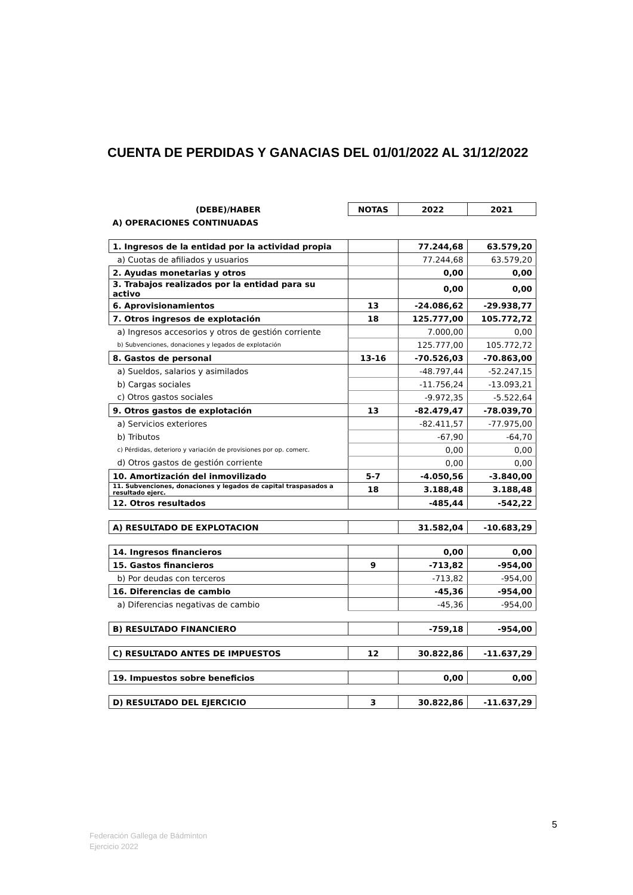CUENTA DE PERDIDAS Y GANACIAS DEL 01/01/2022 AL 31/12/2022
| (DEBE)/HABER | NOTAS | 2022 | 2021 |
| A) OPERACIONES CONTINUADAS | | | |
| 1. Ingresos de la entidad por la actividad propia | | 77.244,68 | 63.579,20 |
| a) Cuotas de afiliados y usuarios | | 77.244,68 | 63.579,20 |
| 2. Ayudas monetarias y otros | | 0,00 | 0,00 |
| 3. Trabajos realizados por la entidad para su activo | | 0,00 | 0,00 |
| 6. Aprovisionamientos | 13 | -24.086,62 | -29.938,77 |
| 7. Otros ingresos de explotación | 18 | 125.777,00 | 105.772,72 |
| a) Ingresos accesorios y otros de gestión corriente | | 7.000,00 | 0,00 |
| b) Subvenciones, donaciones y legados de explotación | | 125.777,00 | 105.772,72 |
| 8. Gastos de personal | 13-16 | -70.526,03 | -70.863,00 |
| a) Sueldos, salarios y asimilados | | -48.797,44 | -52.247,15 |
| b) Cargas sociales | | -11.756,24 | -13.093,21 |
| c) Otros gastos sociales | | -9.972,35 | -5.522,64 |
| 9. Otros gastos de explotación | 13 | -82.479,47 | -78.039,70 |
| a) Servicios exteriores | | -82.411,57 | -77.975,00 |
| b) Tributos | | -67,90 | -64,70 |
| c) Pérdidas, deterioro y variación de provisiones por op. comerc. | | 0,00 | 0,00 |
| d) Otros gastos de gestión corriente | | 0,00 | 0,00 |
| 10. Amortización del inmovilizado | 5-7 | -4.050,56 | -3.840,00 |
| 11. Subvenciones, donaciones y legados de capital traspasados a resultado ejerc. | 18 | 3.188,48 | 3.188,48 |
| 12. Otros resultados | | -485,44 | -542,22 |
| A) RESULTADO DE EXPLOTACION | | 31.582,04 | -10.683,29 |
| 14. Ingresos financieros | | 0,00 | 0,00 |
| 15. Gastos financieros | 9 | -713,82 | -954,00 |
| b) Por deudas con terceros | | -713,82 | -954,00 |
| 16. Diferencias de cambio | | -45,36 | -954,00 |
| a) Diferencias negativas de cambio | | -45,36 | -954,00 |
| B) RESULTADO FINANCIERO | | -759,18 | -954,00 |
| C) RESULTADO ANTES DE IMPUESTOS | 12 | 30.822,86 | -11.637,29 |
| 19. Impuestos sobre beneficios | | 0,00 | 0,00 |
| D) RESULTADO DEL EJERCICIO | 3 | 30.822,86 | -11.637,29 |
5
Federación Gallega de Bádminton
Ejercicio 2022